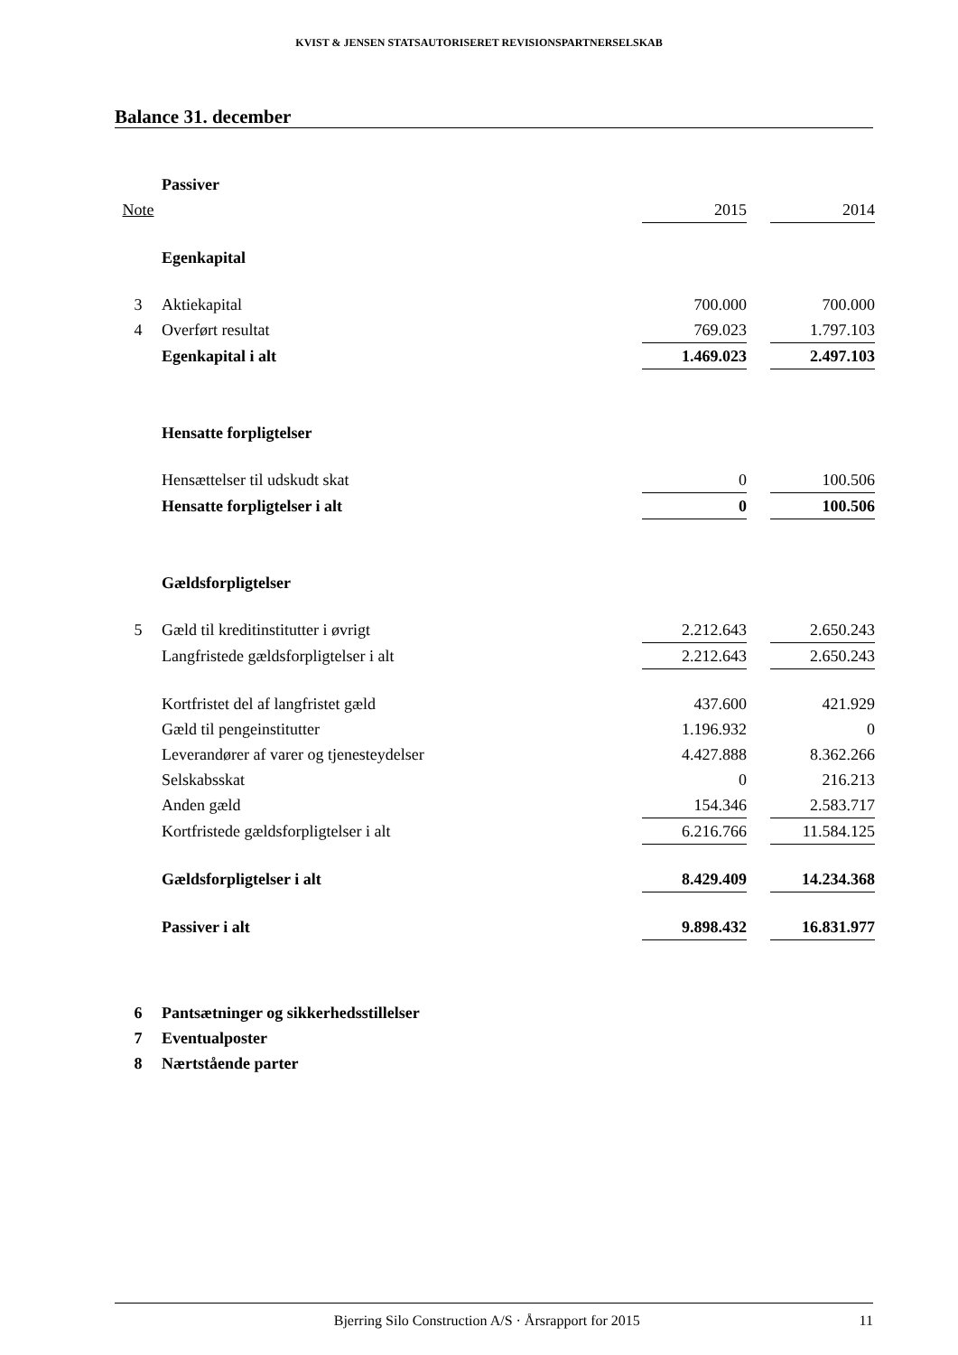KVIST & JENSEN STATSAUTORISERET REVISIONSPARTNERSELSKAB
Balance 31. december
| | Passiver | | | |
| Note | | 2015 | | 2014 |
| | Egenkapital | | | |
| 3 | Aktiekapital | 700.000 | | 700.000 |
| 4 | Overført resultat | 769.023 | | 1.797.103 |
| | Egenkapital i alt | 1.469.023 | | 2.497.103 |
| | Hensatte forpligtelser | | | |
| | Hensættelser til udskudt skat | 0 | | 100.506 |
| | Hensatte forpligtelser i alt | 0 | | 100.506 |
| | Gældsforpligtelser | | | |
| 5 | Gæld til kreditinstitutter i øvrigt | 2.212.643 | | 2.650.243 |
| | Langfristede gældsforpligtelser i alt | 2.212.643 | | 2.650.243 |
| | Kortfristet del af langfristet gæld | 437.600 | | 421.929 |
| | Gæld til pengeinstitutter | 1.196.932 | | 0 |
| | Leverandører af varer og tjenesteydelser | 4.427.888 | | 8.362.266 |
| | Selskabsskat | 0 | | 216.213 |
| | Anden gæld | 154.346 | | 2.583.717 |
| | Kortfristede gældsforpligtelser i alt | 6.216.766 | | 11.584.125 |
| | Gældsforpligtelser i alt | 8.429.409 | | 14.234.368 |
| | Passiver i alt | 9.898.432 | | 16.831.977 |
| 6 | Pantsætninger og sikkerhedsstillelser | | | |
| 7 | Eventualposter | | | |
| 8 | Nærtstående parter | | | |
Bjerring Silo Construction A/S · Årsrapport for 2015 11